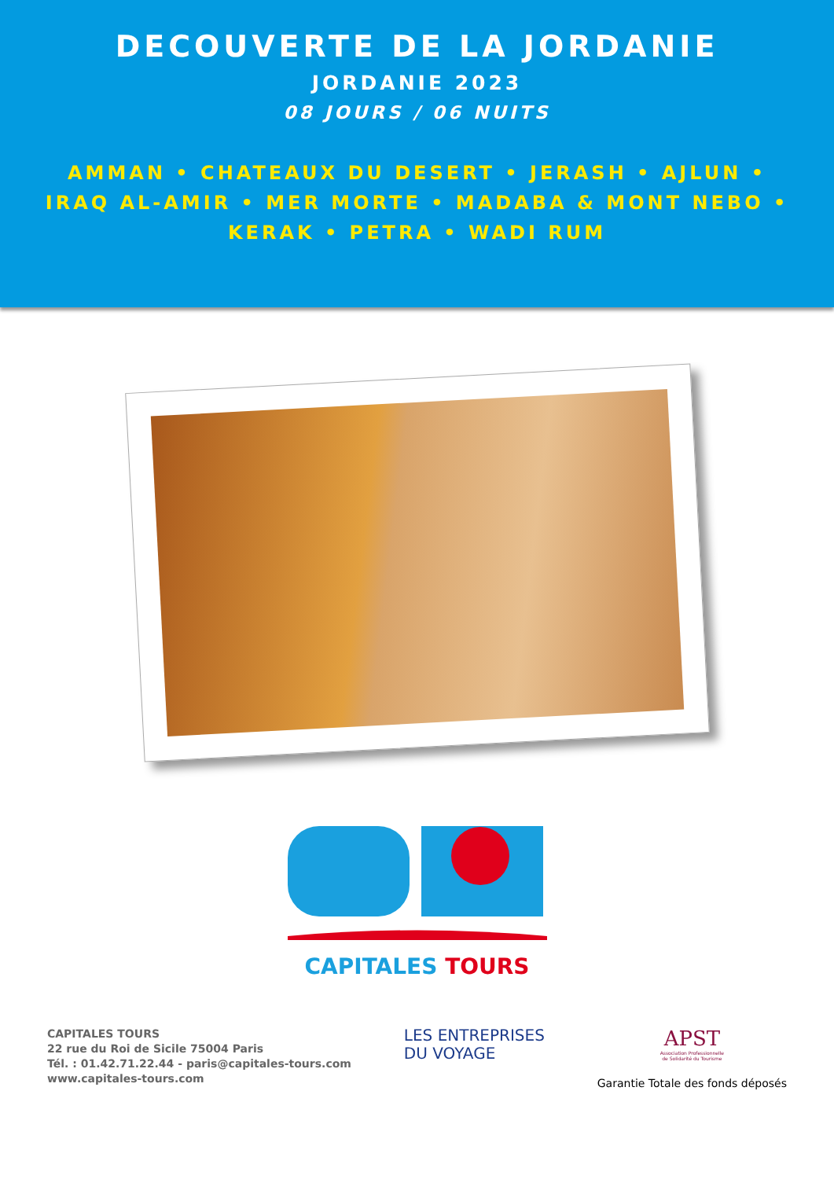DECOUVERTE DE LA JORDANIE
JORDANIE 2023
08 JOURS / 06 NUITS
AMMAN • CHATEAUX DU DESERT • JERASH • AJLUN •
IRAQ AL-AMIR • MER MORTE • MADABA & MONT NEBO •
KERAK • PETRA • WADI RUM
CAPITALES TOURS
CAPITALES TOURS
22 rue du Roi de Sicile 75004 Paris
Tél. : 01.42.71.22.44 - paris@capitales-tours.com
www.capitales-tours.com
LES ENTREPRISES
DU VOYAGE
APST
Association Professionnelle
de Solidarité du Tourisme
Garantie Totale des fonds déposés